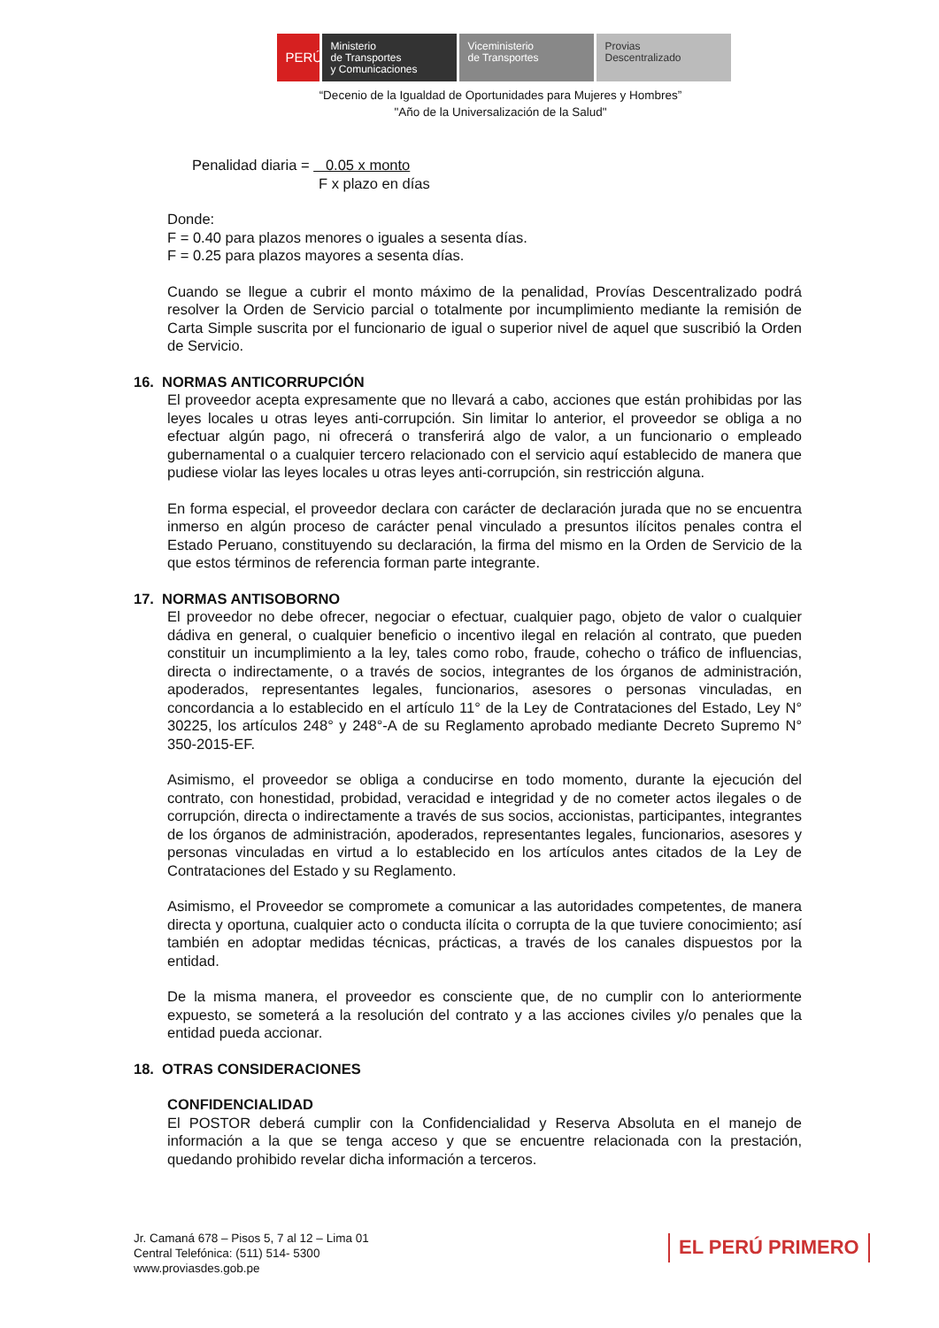PERÚ
Ministerio
de Transportes
y Comunicaciones
Viceministerio
de Transportes
Provias
Descentralizado
“Decenio de la Igualdad de Oportunidades para Mujeres y Hombres”
"Año de la Universalización de la Salud"
Penalidad diaria = 0.05 x monto
F x plazo en días
Donde:
F = 0.40 para plazos menores o iguales a sesenta días.
F = 0.25 para plazos mayores a sesenta días.
Cuando se llegue a cubrir el monto máximo de la penalidad, Provías Descentralizado podrá resolver la Orden de Servicio parcial o totalmente por incumplimiento mediante la remisión de Carta Simple suscrita por el funcionario de igual o superior nivel de aquel que suscribió la Orden de Servicio.
16. NORMAS ANTICORRUPCIÓN
El proveedor acepta expresamente que no llevará a cabo, acciones que están prohibidas por las leyes locales u otras leyes anti-corrupción. Sin limitar lo anterior, el proveedor se obliga a no efectuar algún pago, ni ofrecerá o transferirá algo de valor, a un funcionario o empleado gubernamental o a cualquier tercero relacionado con el servicio aquí establecido de manera que pudiese violar las leyes locales u otras leyes anti-corrupción, sin restricción alguna.
En forma especial, el proveedor declara con carácter de declaración jurada que no se encuentra inmerso en algún proceso de carácter penal vinculado a presuntos ilícitos penales contra el Estado Peruano, constituyendo su declaración, la firma del mismo en la Orden de Servicio de la que estos términos de referencia forman parte integrante.
17. NORMAS ANTISOBORNO
El proveedor no debe ofrecer, negociar o efectuar, cualquier pago, objeto de valor o cualquier dádiva en general, o cualquier beneficio o incentivo ilegal en relación al contrato, que pueden constituir un incumplimiento a la ley, tales como robo, fraude, cohecho o tráfico de influencias, directa o indirectamente, o a través de socios, integrantes de los órganos de administración, apoderados, representantes legales, funcionarios, asesores o personas vinculadas, en concordancia a lo establecido en el artículo 11° de la Ley de Contrataciones del Estado, Ley N° 30225, los artículos 248° y 248°-A de su Reglamento aprobado mediante Decreto Supremo N° 350-2015-EF.
Asimismo, el proveedor se obliga a conducirse en todo momento, durante la ejecución del contrato, con honestidad, probidad, veracidad e integridad y de no cometer actos ilegales o de corrupción, directa o indirectamente a través de sus socios, accionistas, participantes, integrantes de los órganos de administración, apoderados, representantes legales, funcionarios, asesores y personas vinculadas en virtud a lo establecido en los artículos antes citados de la Ley de Contrataciones del Estado y su Reglamento.
Asimismo, el Proveedor se compromete a comunicar a las autoridades competentes, de manera directa y oportuna, cualquier acto o conducta ilícita o corrupta de la que tuviere conocimiento; así también en adoptar medidas técnicas, prácticas, a través de los canales dispuestos por la entidad.
De la misma manera, el proveedor es consciente que, de no cumplir con lo anteriormente expuesto, se someterá a la resolución del contrato y a las acciones civiles y/o penales que la entidad pueda accionar.
18. OTRAS CONSIDERACIONES
CONFIDENCIALIDAD
El POSTOR deberá cumplir con la Confidencialidad y Reserva Absoluta en el manejo de información a la que se tenga acceso y que se encuentre relacionada con la prestación, quedando prohibido revelar dicha información a terceros.
Jr. Camaná 678 – Pisos 5, 7 al 12 – Lima 01
Central Telefónica: (511) 514- 5300
www.proviasdes.gob.pe
EL PERÚ PRIMERO